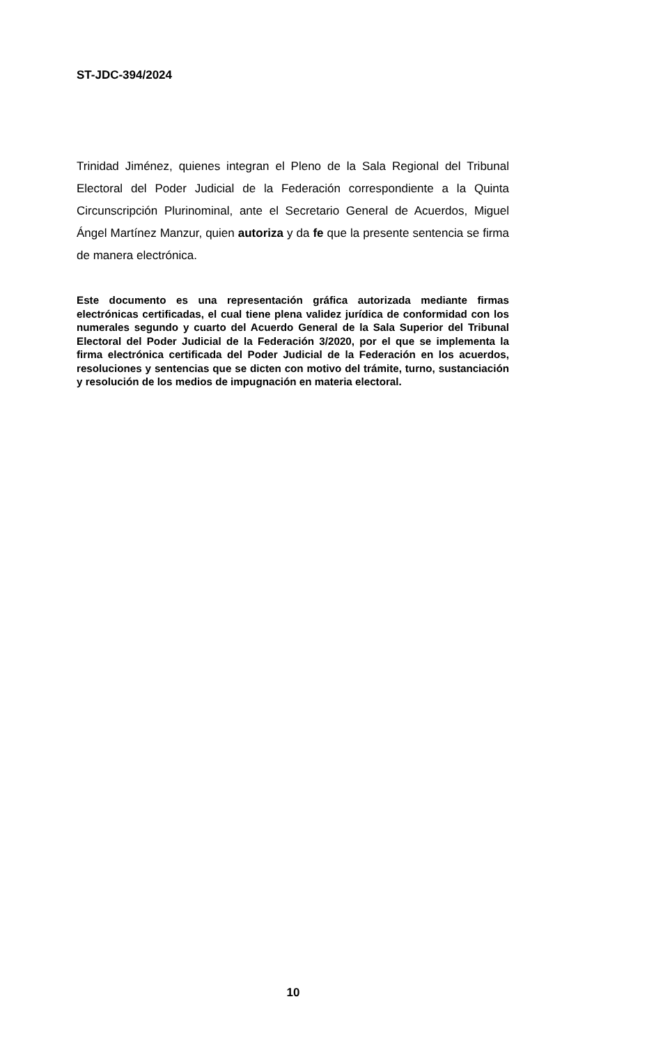ST-JDC-394/2024
Trinidad Jiménez, quienes integran el Pleno de la Sala Regional del Tribunal Electoral del Poder Judicial de la Federación correspondiente a la Quinta Circunscripción Plurinominal, ante el Secretario General de Acuerdos, Miguel Ángel Martínez Manzur, quien autoriza y da fe que la presente sentencia se firma de manera electrónica.
Este documento es una representación gráfica autorizada mediante firmas electrónicas certificadas, el cual tiene plena validez jurídica de conformidad con los numerales segundo y cuarto del Acuerdo General de la Sala Superior del Tribunal Electoral del Poder Judicial de la Federación 3/2020, por el que se implementa la firma electrónica certificada del Poder Judicial de la Federación en los acuerdos, resoluciones y sentencias que se dicten con motivo del trámite, turno, sustanciación y resolución de los medios de impugnación en materia electoral.
10